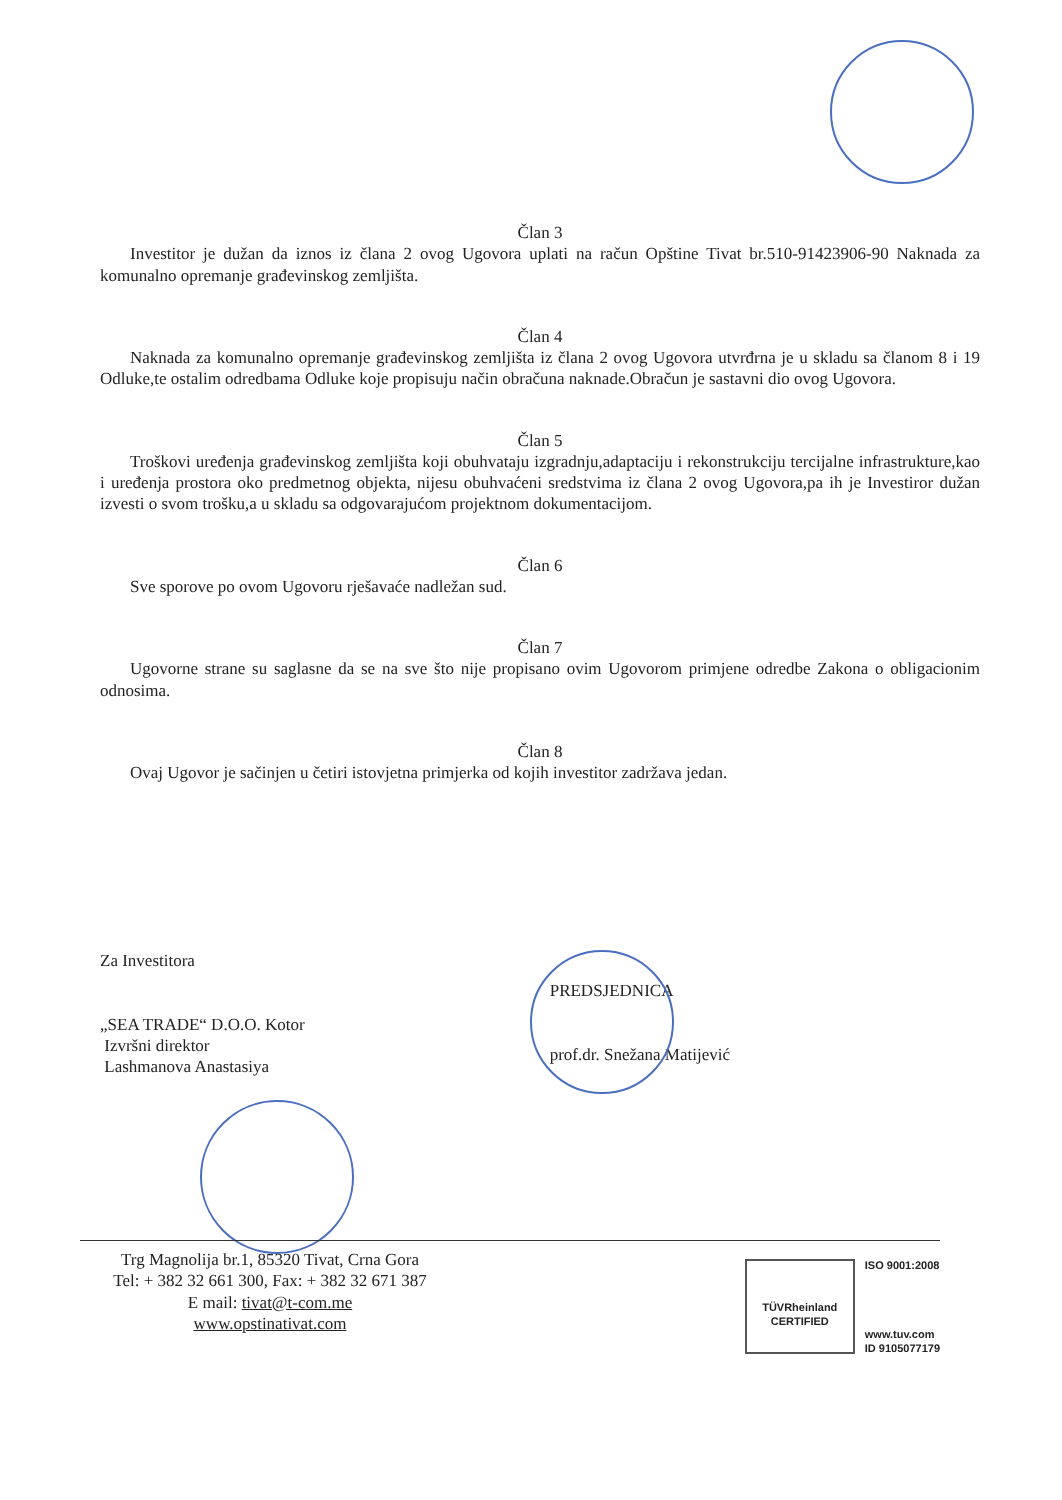Član 3
Investitor je dužan da iznos iz člana 2 ovog Ugovora uplati na račun Opštine Tivat br.510-91423906-90 Naknada za komunalno opremanje građevinskog zemljišta.
Član 4
Naknada za komunalno opremanje građevinskog zemljišta iz člana 2 ovog Ugovora utvrđrna je u skladu sa članom 8 i 19 Odluke,te ostalim odredbama Odluke koje propisuju način obračuna naknade.Obračun je sastavni dio ovog Ugovora.
Član 5
Troškovi uređenja građevinskog zemljišta koji obuhvataju izgradnju,adaptaciju i rekonstrukciju tercijalne infrastrukture,kao i uređenja prostora oko predmetnog objekta, nijesu obuhvaćeni sredstvima iz člana 2 ovog Ugovora,pa ih je Investiror dužan izvesti o svom trošku,a u skladu sa odgovarajućom projektnom dokumentacijom.
Član 6
Sve sporove po ovom Ugovoru rješavaće nadležan sud.
Član 7
Ugovorne strane su saglasne da se na sve što nije propisano ovim Ugovorom primjene odredbe Zakona o obligacionim odnosima.
Član 8
Ovaj Ugovor je sačinjen u četiri istovjetna primjerka od kojih investitor zadržava jedan.
Za Investitora
„SEA TRADE“ D.O.O. Kotor
Izvršni direktor
Lashmanova Anastasiya
PREDSJEDNICA
prof.dr. Snežana Matijević
Trg Magnolija br.1, 85320 Tivat, Crna Gora
Tel: + 382 32 661 300, Fax: + 382 32 671 387
E mail: tivat@t-com.me
www.opstinativat.com
TÜVRheinland
CERTIFIED
ISO 9001:2008
www.tuv.com
ID 9105077179